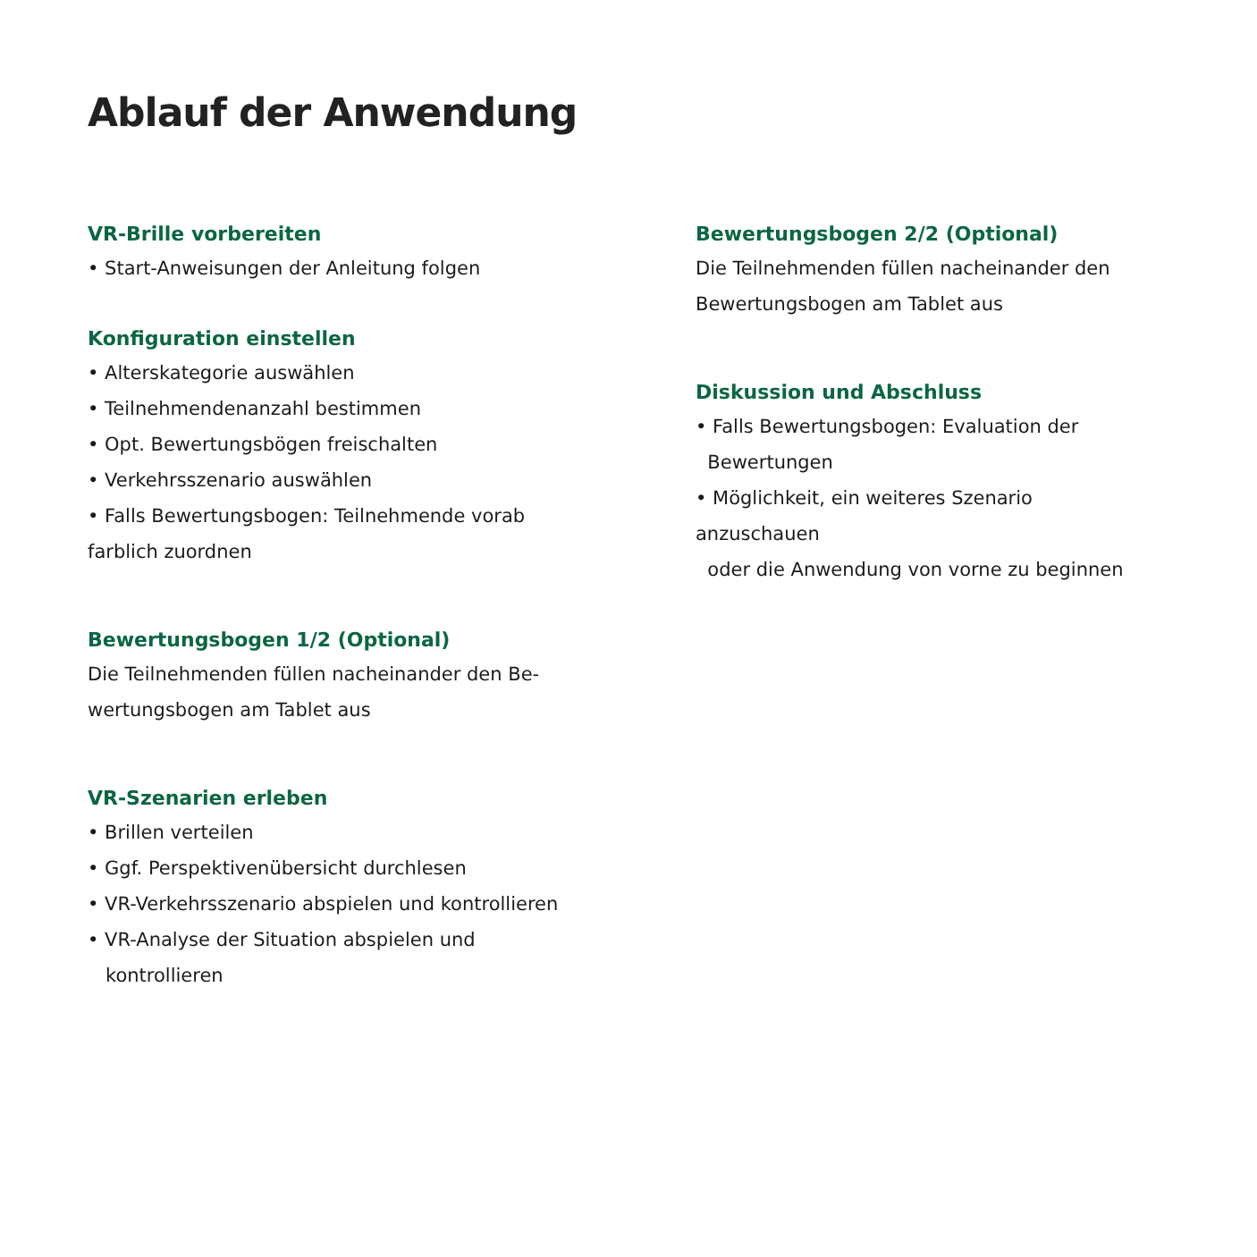Ablauf der Anwendung
VR-Brille vorbereiten
• Start-Anweisungen der Anleitung folgen
Konfiguration einstellen
• Alterskategorie auswählen
• Teilnehmendenanzahl bestimmen
• Opt. Bewertungsbögen freischalten
• Verkehrsszenario auswählen
• Falls Bewertungsbogen: Teilnehmende vorab
farblich zuordnen
Bewertungsbogen 1/2 (Optional)
Die Teilnehmenden füllen nacheinander den Be-
wertungsbogen am Tablet aus
VR-Szenarien erleben
• Brillen verteilen
• Ggf. Perspektivenübersicht durchlesen
• VR-Verkehrsszenario abspielen und kontrollieren
• VR-Analyse der Situation abspielen und
kontrollieren
Bewertungsbogen 2/2 (Optional)
Die Teilnehmenden füllen nacheinander den
Bewertungsbogen am Tablet aus
Diskussion und Abschluss
• Falls Bewertungsbogen: Evaluation der
Bewertungen
• Möglichkeit, ein weiteres Szenario anzuschauen
oder die Anwendung von vorne zu beginnen